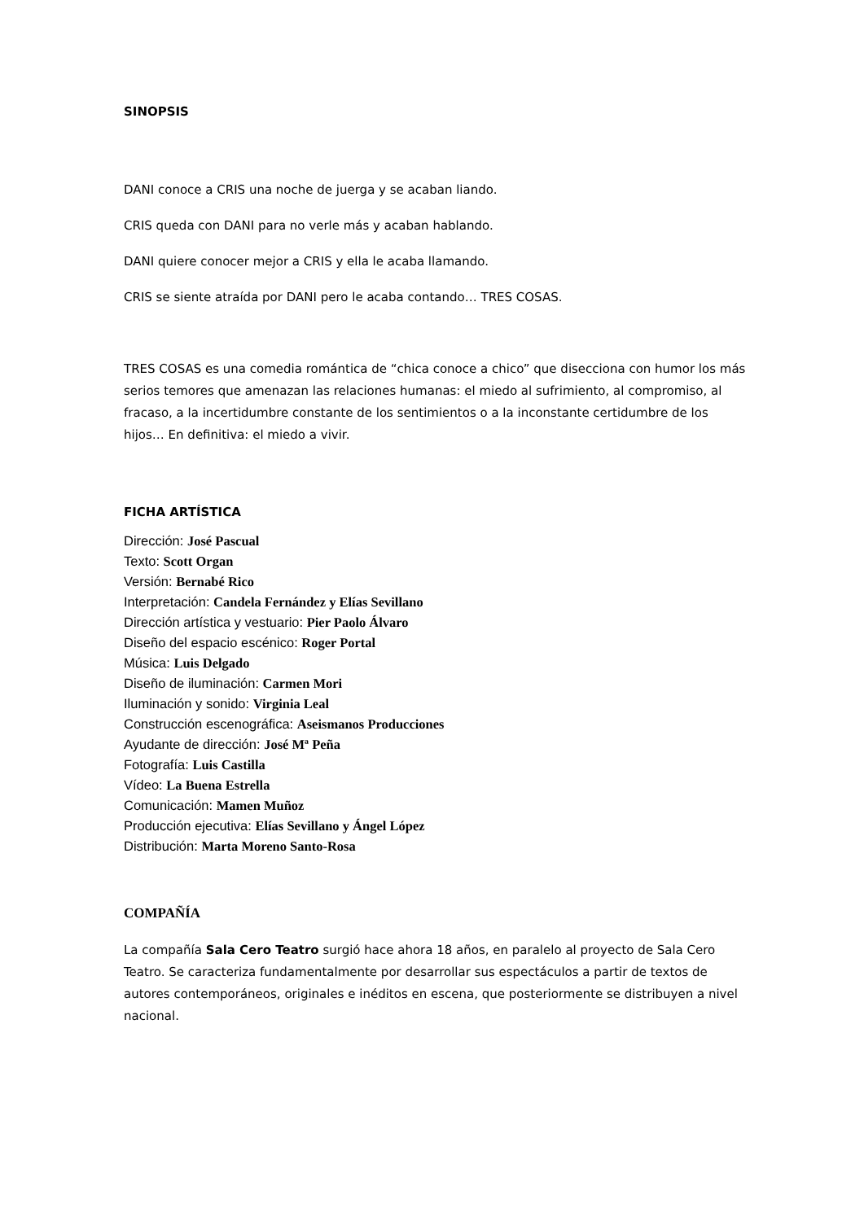SINOPSIS
DANI conoce a CRIS una noche de juerga y se acaban liando.
CRIS queda con DANI para no verle más y acaban hablando.
DANI quiere conocer mejor a CRIS y ella le acaba llamando.
CRIS se siente atraída por DANI pero le acaba contando… TRES COSAS.
TRES COSAS es una comedia romántica de “chica conoce a chico” que disecciona con humor los más serios temores que amenazan las relaciones humanas: el miedo al sufrimiento, al compromiso, al fracaso, a la incertidumbre constante de los sentimientos o a la inconstante certidumbre de los hijos… En definitiva: el miedo a vivir.
FICHA ARTÍSTICA
Dirección: José Pascual
Texto: Scott Organ
Versión: Bernabé Rico
Interpretación: Candela Fernández y Elías Sevillano
Dirección artística y vestuario: Pier Paolo Álvaro
Diseño del espacio escénico: Roger Portal
Música: Luis Delgado
Diseño de iluminación: Carmen Mori
Iluminación y sonido: Virginia Leal
Construcción escenográfica: Aseismanos Producciones
Ayudante de dirección: José Mª Peña
Fotografía: Luis Castilla
Vídeo: La Buena Estrella
Comunicación: Mamen Muñoz
Producción ejecutiva: Elías Sevillano y Ángel López
Distribución: Marta Moreno Santo-Rosa
COMPAÑÍA
La compañía Sala Cero Teatro surgió hace ahora 18 años, en paralelo al proyecto de Sala Cero Teatro. Se caracteriza fundamentalmente por desarrollar sus espectáculos a partir de textos de autores contemporáneos, originales e inéditos en escena, que posteriormente se distribuyen a nivel nacional.